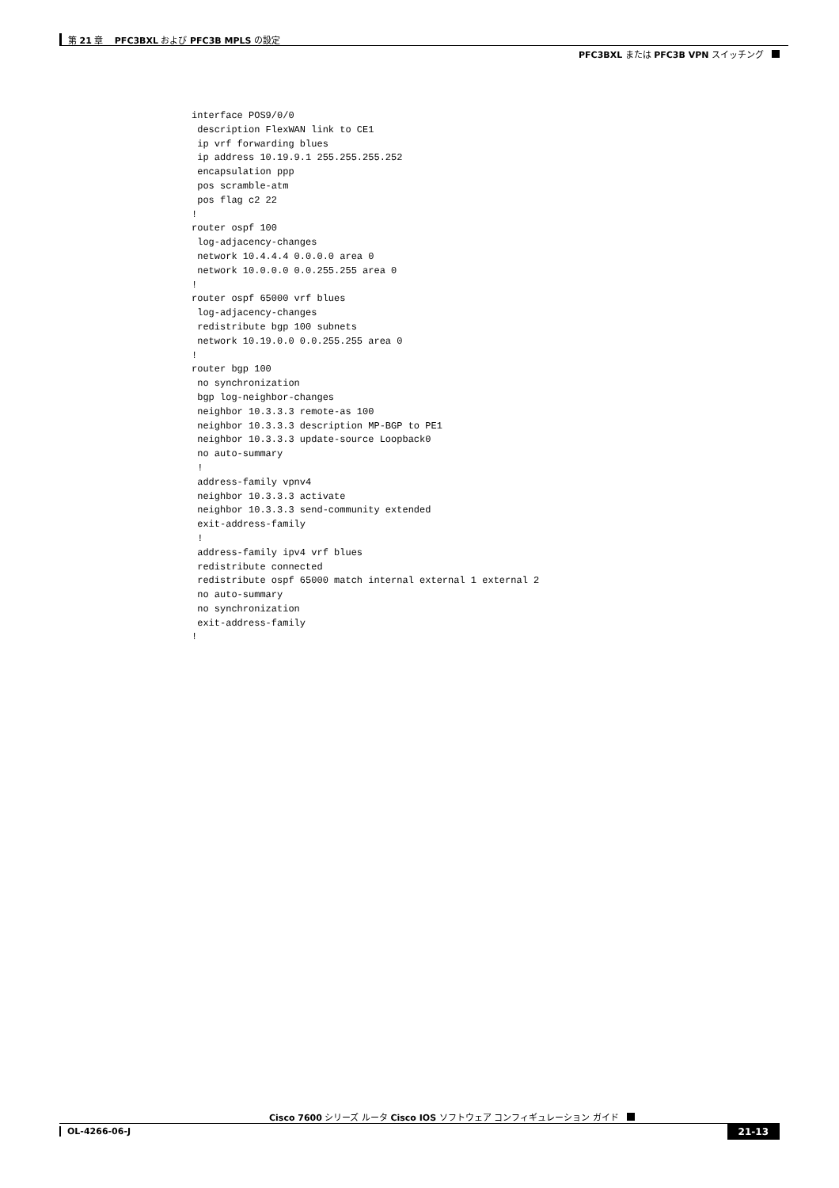第 21 章　 PFC3BXL および PFC3B MPLS の設定
PFC3BXL または PFC3B VPN スイッチング
interface POS9/0/0
 description FlexWAN link to CE1
 ip vrf forwarding blues
 ip address 10.19.9.1 255.255.255.252
 encapsulation ppp
 pos scramble-atm
 pos flag c2 22
!
router ospf 100
 log-adjacency-changes
 network 10.4.4.4 0.0.0.0 area 0
 network 10.0.0.0 0.0.255.255 area 0
!
router ospf 65000 vrf blues
 log-adjacency-changes
 redistribute bgp 100 subnets
 network 10.19.0.0 0.0.255.255 area 0
!
router bgp 100
 no synchronization
 bgp log-neighbor-changes
 neighbor 10.3.3.3 remote-as 100
 neighbor 10.3.3.3 description MP-BGP to PE1
 neighbor 10.3.3.3 update-source Loopback0
 no auto-summary
 !
 address-family vpnv4
 neighbor 10.3.3.3 activate
 neighbor 10.3.3.3 send-community extended
 exit-address-family
 !
 address-family ipv4 vrf blues
 redistribute connected
 redistribute ospf 65000 match internal external 1 external 2
 no auto-summary
 no synchronization
 exit-address-family
!
Cisco 7600 シリーズ ルータ Cisco IOS ソフトウェア コンフィギュレーション ガイド
OL-4266-06-J 21-13